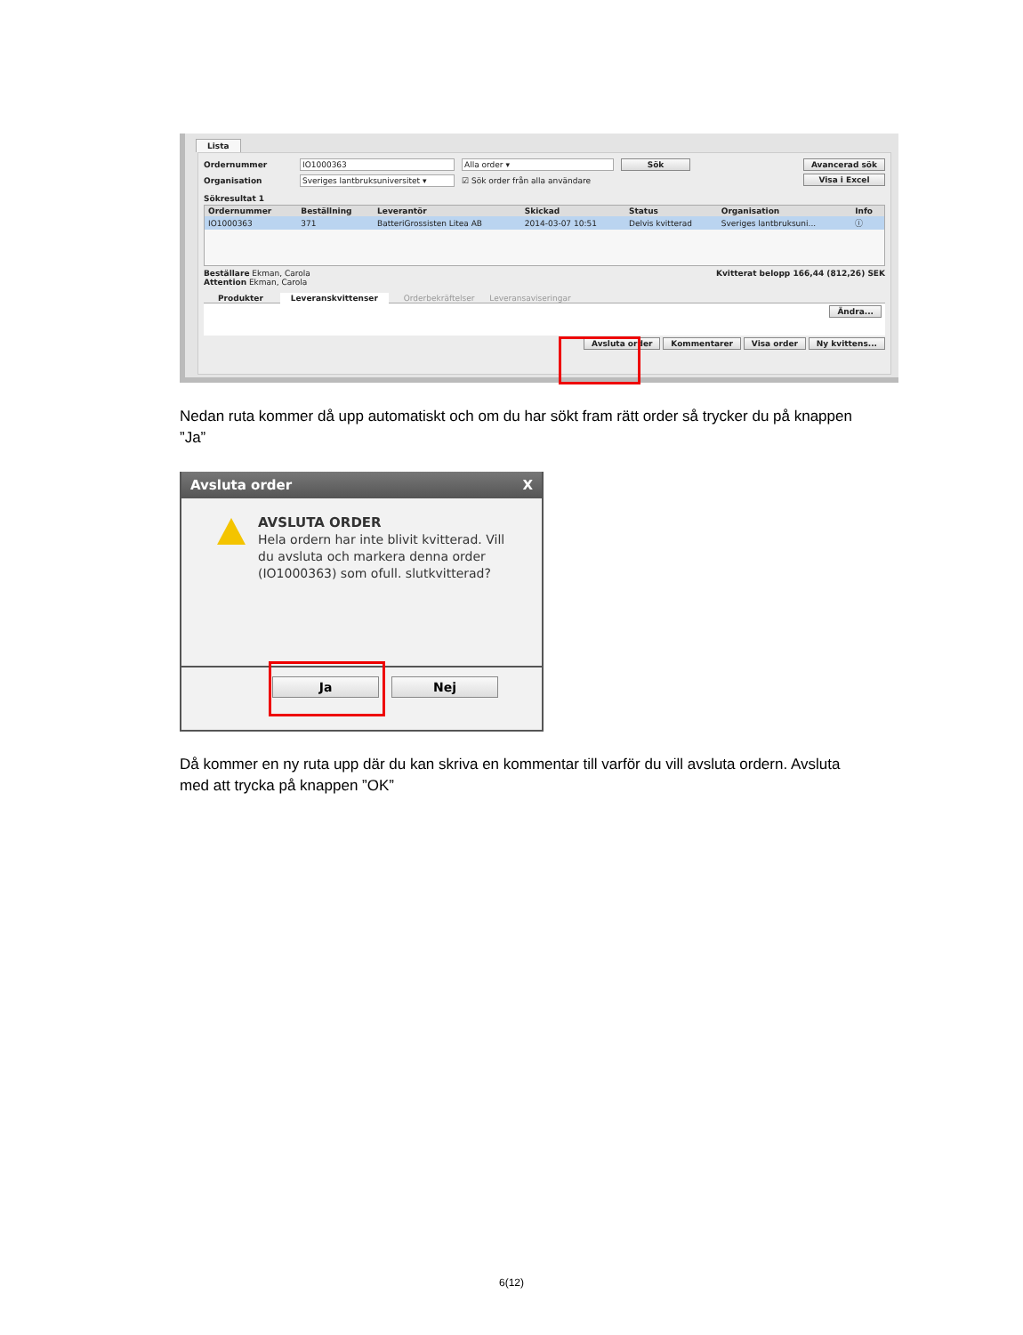Lista
Ordernummer IO1000363 Alla order ▾ Sök
Organisation Sveriges lantbruksuniversitet ▾ ☑ Sök order från alla användare
Avancerad sök
Visa i Excel
Sökresultat 1
| Ordernummer | Beställning | Leverantör | Skickad | Status | Organisation | Info |
| --- | --- | --- | --- | --- | --- | --- |
| IO1000363 | 371 | BatteriGrossisten Litea AB | 2014-03-07 10:51 | Delvis kvitterad | Sveriges lantbruksuni... | ⓘ |
Beställare Ekman, Carola
Attention Ekman, Carola
Kvitterat belopp 166,44 (812,26) SEK
Produkter Leveranskvittenser Orderbekräftelser Leveransaviseringar
Ändra...
Avsluta order Kommentarer Visa order Ny kvittens...
Nedan ruta kommer då upp automatiskt och om du har sökt fram rätt order så trycker du på knappen ”Ja”
Avsluta order X
AVSLUTA ORDER
Hela ordern har inte blivit kvitterad. Vill
du avsluta och markera denna order
(IO1000363) som ofull. slutkvitterad?
Ja Nej
Då kommer en ny ruta upp där du kan skriva en kommentar till varför du vill avsluta ordern. Avsluta med att trycka på knappen ”OK”
6(12)